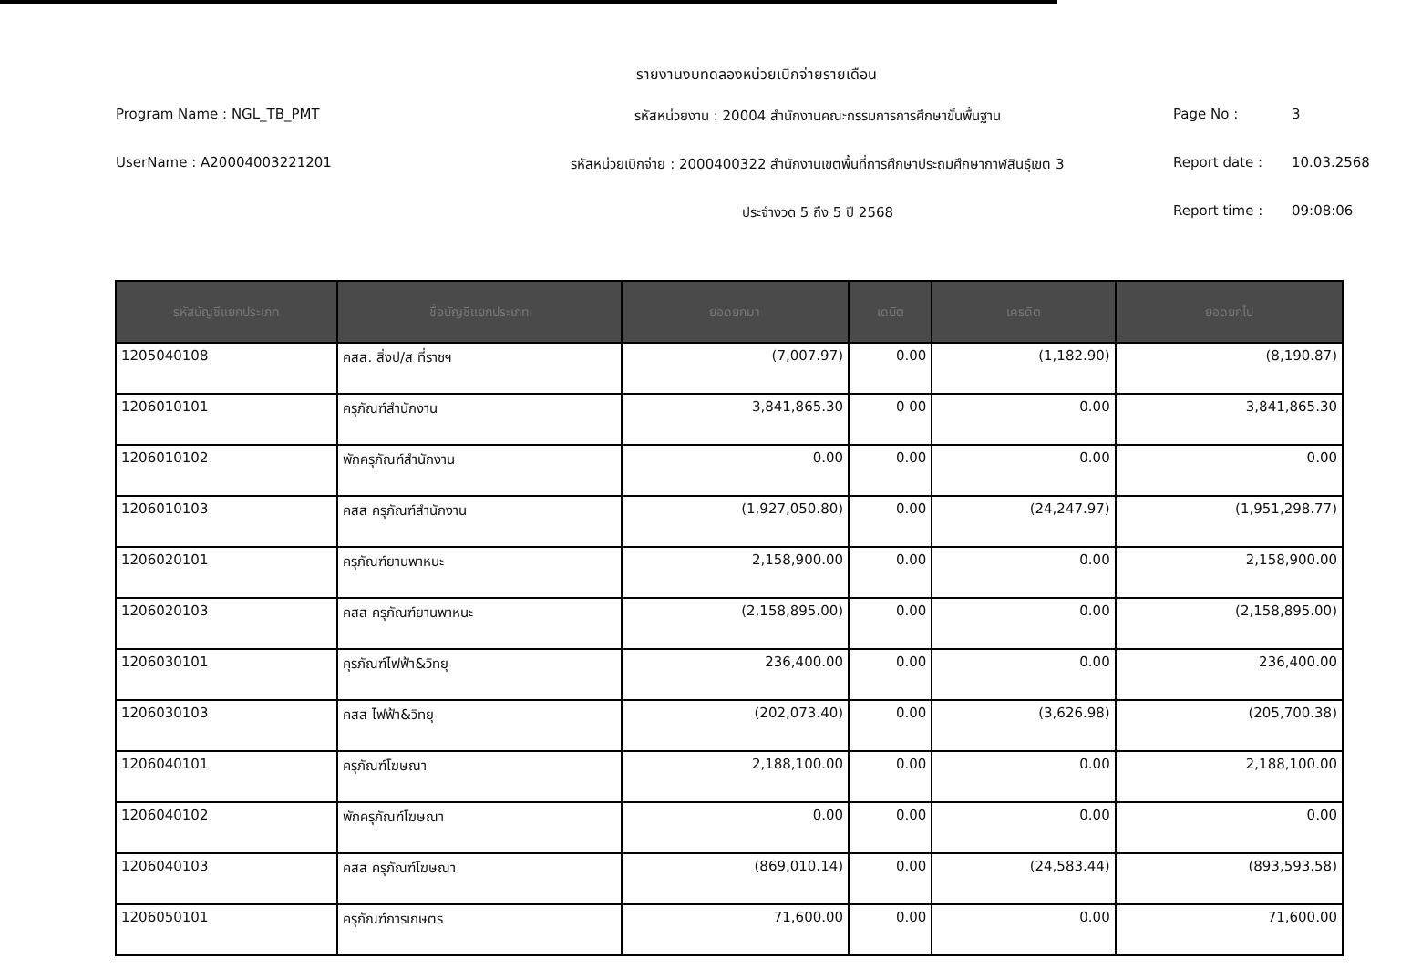รายงานงบทดลองหน่วยเบิกจ่ายรายเดือน
Program Name : NGL_TB_PMT
รหัสหน่วยงาน : 20004 สำนักงานคณะกรรมการการศึกษาขั้นพื้นฐาน
Page No :
3
UserName : A20004003221201
รหัสหน่วยเบิกจ่าย : 2000400322 สำนักงานเขตพื้นที่การศึกษาประถมศึกษากาฬสินธุ์เขต 3
Report date :
10.03.2568
ประจำงวด 5 ถึง 5 ปี 2568
Report time :
09:08:06
| รหัสบัญชีแยกประเภท | ชื่อบัญชีแยกประเภท | ยอดยกมา | เดบิต | เครดิต | ยอดยกไป |
| --- | --- | --- | --- | --- | --- |
| 1205040108 | คสส. สิ่งป/ส ที่ราชฯ | (7,007.97) | 0.00 | (1,182.90) | (8,190.87) |
| 1206010101 | ครุภัณฑ์สำนักงาน | 3,841,865.30 | 0 00 | 0.00 | 3,841,865.30 |
| 1206010102 | พักครุภัณฑ์สำนักงาน | 0.00 | 0.00 | 0.00 | 0.00 |
| 1206010103 | คสส ครุภัณฑ์สำนักงาน | (1,927,050.80) | 0.00 | (24,247.97) | (1,951,298.77) |
| 1206020101 | ครุภัณฑ์ยานพาหนะ | 2,158,900.00 | 0.00 | 0.00 | 2,158,900.00 |
| 1206020103 | คสส ครุภัณฑ์ยานพาหนะ | (2,158,895.00) | 0.00 | 0.00 | (2,158,895.00) |
| 1206030101 | คุรภัณฑ์ไฟฟ้า&วิทยุ | 236,400.00 | 0.00 | 0.00 | 236,400.00 |
| 1206030103 | คสส ไฟฟ้า&วิทยุ | (202,073.40) | 0.00 | (3,626.98) | (205,700.38) |
| 1206040101 | ครุภัณฑ์โฆษณา | 2,188,100.00 | 0.00 | 0.00 | 2,188,100.00 |
| 1206040102 | พักครุภัณฑ์โฆษณา | 0.00 | 0.00 | 0.00 | 0.00 |
| 1206040103 | คสส ครุภัณฑ์โฆษณา | (869,010.14) | 0.00 | (24,583.44) | (893,593.58) |
| 1206050101 | ครุภัณฑ์การเกษตร | 71,600.00 | 0.00 | 0.00 | 71,600.00 |